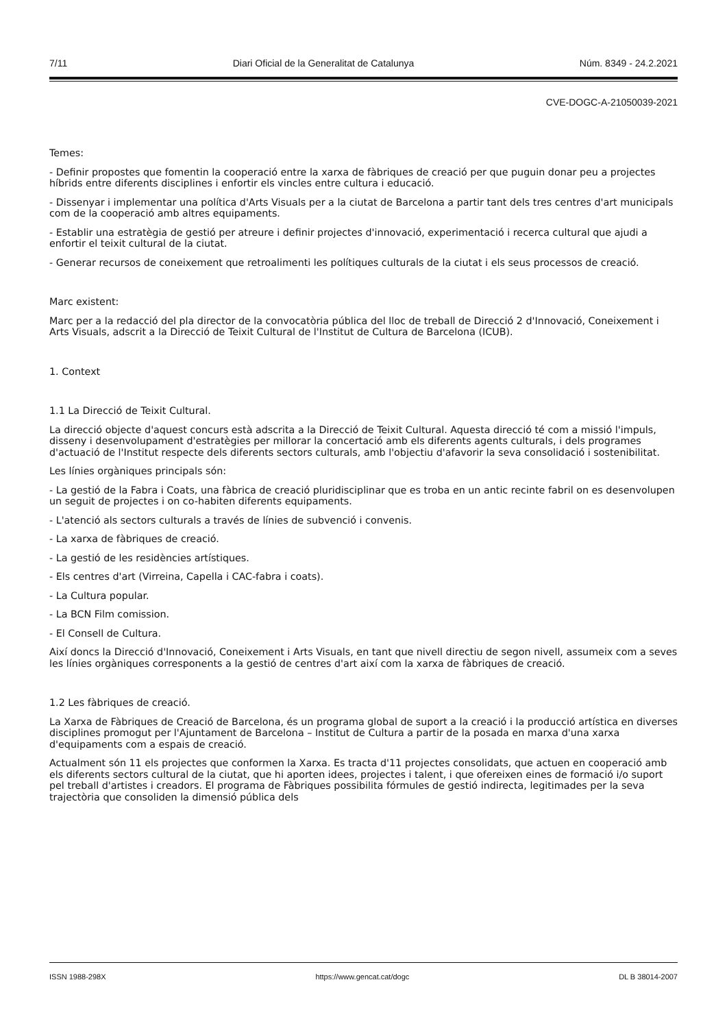7/11 Diari Oficial de la Generalitat de Catalunya Núm. 8349 - 24.2.2021
CVE-DOGC-A-21050039-2021
Temes:
- Definir propostes que fomentin la cooperació entre la xarxa de fàbriques de creació per que puguin donar peu a projectes híbrids entre diferents disciplines i enfortir els vincles entre cultura i educació.
- Dissenyar i implementar una política d'Arts Visuals per a la ciutat de Barcelona a partir tant dels tres centres d'art municipals com de la cooperació amb altres equipaments.
- Establir una estratègia de gestió per atreure i definir projectes d'innovació, experimentació i recerca cultural que ajudi a enfortir el teixit cultural de la ciutat.
- Generar recursos de coneixement que retroalimenti les polítiques culturals de la ciutat i els seus processos de creació.
Marc existent:
Marc per a la redacció del pla director de la convocatòria pública del lloc de treball de Direcció 2 d'Innovació, Coneixement i Arts Visuals, adscrit a la Direcció de Teixit Cultural de l'Institut de Cultura de Barcelona (ICUB).
1. Context
1.1 La Direcció de Teixit Cultural.
La direcció objecte d'aquest concurs està adscrita a la Direcció de Teixit Cultural. Aquesta direcció té com a missió l'impuls, disseny i desenvolupament d'estratègies per millorar la concertació amb els diferents agents culturals, i dels programes d'actuació de l'Institut respecte dels diferents sectors culturals, amb l'objectiu d'afavorir la seva consolidació i sostenibilitat.
Les línies orgàniques principals són:
- La gestió de la Fabra i Coats, una fàbrica de creació pluridisciplinar que es troba en un antic recinte fabril on es desenvolupen un seguit de projectes i on co-habiten diferents equipaments.
- L'atenció als sectors culturals a través de línies de subvenció i convenis.
- La xarxa de fàbriques de creació.
- La gestió de les residències artístiques.
- Els centres d'art (Virreina, Capella i CAC-fabra i coats).
- La Cultura popular.
- La BCN Film comission.
- El Consell de Cultura.
Així doncs la Direcció d'Innovació, Coneixement i Arts Visuals, en tant que nivell directiu de segon nivell, assumeix com a seves les línies orgàniques corresponents a la gestió de centres d'art així com la xarxa de fàbriques de creació.
1.2 Les fàbriques de creació.
La Xarxa de Fàbriques de Creació de Barcelona, és un programa global de suport a la creació i la producció artística en diverses disciplines promogut per l'Ajuntament de Barcelona – Institut de Cultura a partir de la posada en marxa d'una xarxa d'equipaments com a espais de creació.
Actualment són 11 els projectes que conformen la Xarxa. Es tracta d'11 projectes consolidats, que actuen en cooperació amb els diferents sectors cultural de la ciutat, que hi aporten idees, projectes i talent, i que ofereixen eines de formació i/o suport pel treball d'artistes i creadors. El programa de Fàbriques possibilita fórmules de gestió indirecta, legitimades per la seva trajectòria que consoliden la dimensió pública dels
ISSN 1988-298X https://www.gencat.cat/dogc DL B 38014-2007